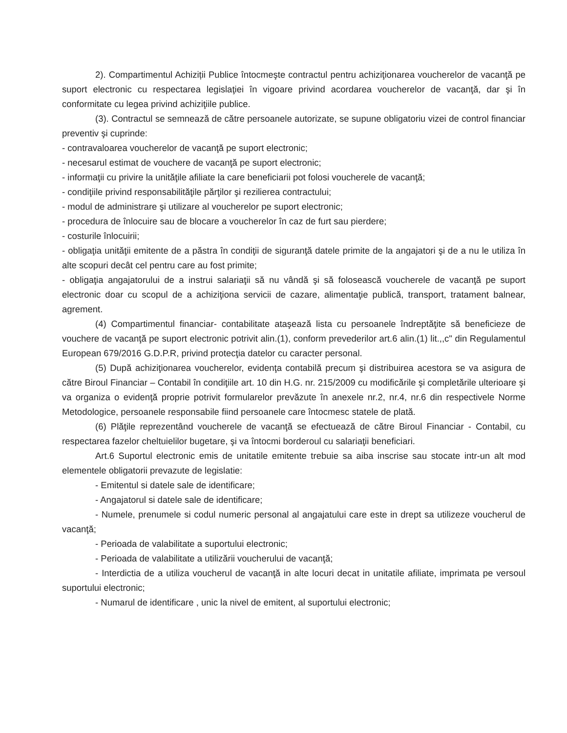2). Compartimentul Achiziții Publice întocmeşte contractul pentru achiziţionarea voucherelor de vacanţă pe suport electronic cu respectarea legislaţiei în vigoare privind acordarea voucherelor de vacanţă, dar şi în conformitate cu legea privind achiziţiile publice.
(3). Contractul se semnează de către persoanele autorizate, se supune obligatoriu vizei de control financiar preventiv şi cuprinde:
- contravaloarea voucherelor de vacanţă pe suport electronic;
- necesarul estimat de vouchere de vacanţă pe suport electronic;
- informaţii cu privire la unităţile afiliate la care beneficiarii pot folosi voucherele de vacanţă;
- condiţiile privind responsabilităţile părţilor şi rezilierea contractului;
- modul de administrare şi utilizare al voucherelor pe suport electronic;
- procedura de înlocuire sau de blocare a voucherelor în caz de furt sau pierdere;
- costurile înlocuirii;
- obligaţia unităţii emitente de a păstra în condiţii de siguranţă datele primite de la angajatori şi de a nu le utiliza în alte scopuri decât cel pentru care au fost primite;
- obligaţia angajatorului de a instrui salariaţii să nu vândă şi să folosească voucherele de vacanţă pe suport electronic doar cu scopul de a achiziţiona servicii de cazare, alimentaţie publică, transport, tratament balnear, agrement.
(4) Compartimentul financiar- contabilitate ataşează lista cu persoanele îndreptăţite să beneficieze de vouchere de vacanţă pe suport electronic potrivit alin.(1), conform prevederilor art.6 alin.(1) lit.,,c" din Regulamentul European 679/2016 G.D.P.R, privind protecţia datelor cu caracter personal.
(5) După achiziţionarea voucherelor, evidenţa contabilă precum şi distribuirea acestora se va asigura de către Biroul Financiar – Contabil în condiţiile art. 10 din H.G. nr. 215/2009 cu modificările şi completările ulterioare şi va organiza o evidenţă proprie potrivit formularelor prevăzute în anexele nr.2, nr.4, nr.6 din respectivele Norme Metodologice, persoanele responsabile fiind persoanele care întocmesc statele de plată.
(6) Plăţile reprezentând voucherele de vacanţă se efectuează de către Biroul Financiar - Contabil, cu respectarea fazelor cheltuielilor bugetare, şi va întocmi borderoul cu salariaţii beneficiari.
Art.6 Suportul electronic emis de unitatile emitente trebuie sa aiba inscrise sau stocate intr-un alt mod elementele obligatorii prevazute de legislatie:
- Emitentul si datele sale de identificare;
- Angajatorul si datele sale de identificare;
- Numele, prenumele si codul numeric personal al angajatului care este in drept sa utilizeze voucherul de vacanţă;
- Perioada de valabilitate a suportului electronic;
- Perioada de valabilitate a utilizării voucherului de vacanţă;
- Interdictia de a utiliza voucherul de vacanţă in alte locuri decat in unitatile afiliate, imprimata pe versoul suportului electronic;
- Numarul de identificare , unic la nivel de emitent, al suportului electronic;